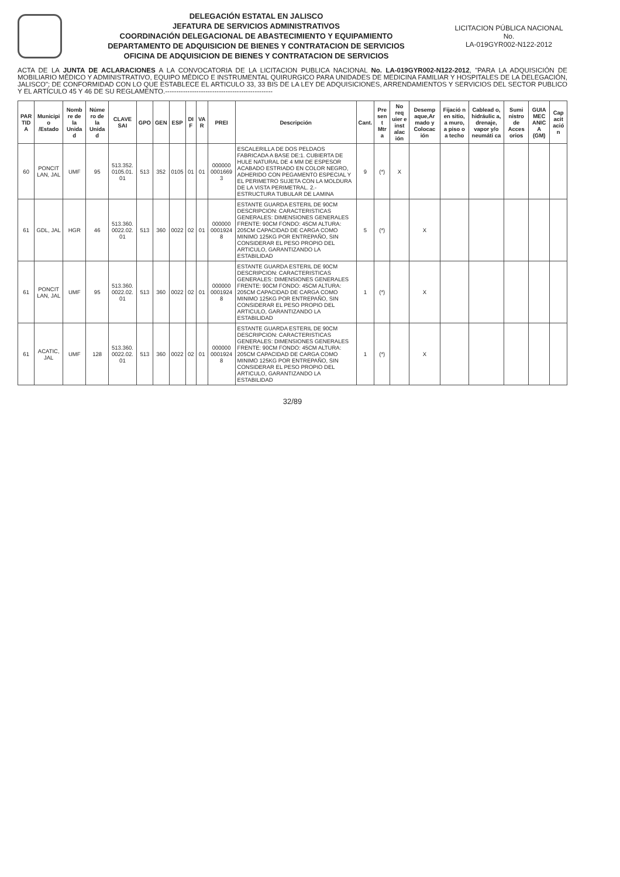DELEGACIÓN ESTATAL EN JALISCO
JEFATURA DE SERVICIOS ADMINISTRATIVOS
COORDINACIÓN DELEGACIONAL DE ABASTECIMIENTO Y EQUIPAMIENTO
DEPARTAMENTO DE ADQUISICION DE BIENES Y CONTRATACION DE SERVICIOS
OFICINA DE ADQUISICION DE BIENES Y CONTRATACION DE SERVICIOS
LICITACION PÚBLICA NACIONAL
No.
LA-019GYR002-N122-2012
ACTA DE LA JUNTA DE ACLARACIONES A LA CONVOCATORIA DE LA LICITACION PUBLICA NACIONAL No. LA-019GYR002-N122-2012, "PARA LA ADQUISICIÓN DE MOBILIARIO MÉDICO Y ADMINISTRATIVO, EQUIPO MÉDICO E INSTRUMENTAL QUIRURGICO PARA UNIDADES DE MEDICINA FAMILIAR Y HOSPITALES DE LA DELEGACIÓN, JALISCO"; DE CONFORMIDAD CON LO QUE ESTABLECE EL ARTICULO 33, 33 BIS DE LA LEY DE ADQUISICIONES, ARRENDAMIENTOS Y SERVICIOS DEL SECTOR PUBLICO Y EL ARTÍCULO 45 Y 46 DE SU REGLAMENTO.------------------------------------------------
| PAR TID A | Municipi o /Estado | Nomb re de la Unida d | Núme ro de la Unida d | CLAVE SAI | GPO | GEN | ESP | DI F | VA R | PREI | Descripción | Cant. | Pre sen t Mtr a | No req uier e inst alac ión | Desemp aque,Ar mado y Colocac ión | Fijació n en sitio, a muro, a piso o a techo | Cablead o, hidráulic a, drenaje, vapor y/o neumáti ca | Sumi nistro de Acces orios | GUIA MEC ANIC A (GM) | Cap acit ació n |
| --- | --- | --- | --- | --- | --- | --- | --- | --- | --- | --- | --- | --- | --- | --- | --- | --- | --- | --- | --- | --- |
| 60 | PONCIT LAN, JAL | UMF | 95 | 513.352. 0105.01. 01 | 513 | 352 | 0105 | 01 | 01 | 000000 0001669 3 | ESCALERILLA DE DOS PELDAOS FABRICADA A BASE DE:1. CUBIERTA DE HULE NATURAL DE 4 MM DE ESPESOR ACABADO ESTRIADO EN COLOR NEGRO, ADHERIDO CON PEGAMENTO ESPECIAL Y EL PERIMETRO SUJETA CON LA MOLDURA DE LA VISTA PERIMETRAL. 2.- ESTRUCTURA TUBULAR DE LAMINA | 9 | (*) | X | | | | | | |
| 61 | GDL, JAL | HGR | 46 | 513.360. 0022.02. 01 | 513 | 360 | 0022 | 02 | 01 | 000000 0001924 8 | ESTANTE GUARDA ESTERIL DE 90CM DESCRIPCION: CARACTERISTICAS GENERALES: DIMENSIONES GENERALES FRENTE: 90CM FONDO: 45CM ALTURA: 205CM CAPACIDAD DE CARGA COMO MINIMO 125KG POR ENTREPAÑO, SIN CONSIDERAR EL PESO PROPIO DEL ARTICULO, GARANTIZANDO LA ESTABILIDAD | 5 | (*) | | X | | | | | |
| 61 | PONCIT LAN, JAL | UMF | 95 | 513.360. 0022.02. 01 | 513 | 360 | 0022 | 02 | 01 | 000000 0001924 8 | ESTANTE GUARDA ESTERIL DE 90CM DESCRIPCION: CARACTERISTICAS GENERALES: DIMENSIONES GENERALES FRENTE: 90CM FONDO: 45CM ALTURA: 205CM CAPACIDAD DE CARGA COMO MINIMO 125KG POR ENTREPAÑO, SIN CONSIDERAR EL PESO PROPIO DEL ARTICULO, GARANTIZANDO LA ESTABILIDAD | 1 | (*) | | X | | | | | |
| 61 | ACATIC, JAL | UMF | 128 | 513.360. 0022.02. 01 | 513 | 360 | 0022 | 02 | 01 | 000000 0001924 8 | ESTANTE GUARDA ESTERIL DE 90CM DESCRIPCION: CARACTERISTICAS GENERALES: DIMENSIONES GENERALES FRENTE: 90CM FONDO: 45CM ALTURA: 205CM CAPACIDAD DE CARGA COMO MINIMO 125KG POR ENTREPAÑO, SIN CONSIDERAR EL PESO PROPIO DEL ARTICULO, GARANTIZANDO LA ESTABILIDAD | 1 | (*) | | X | | | | | |
32/89